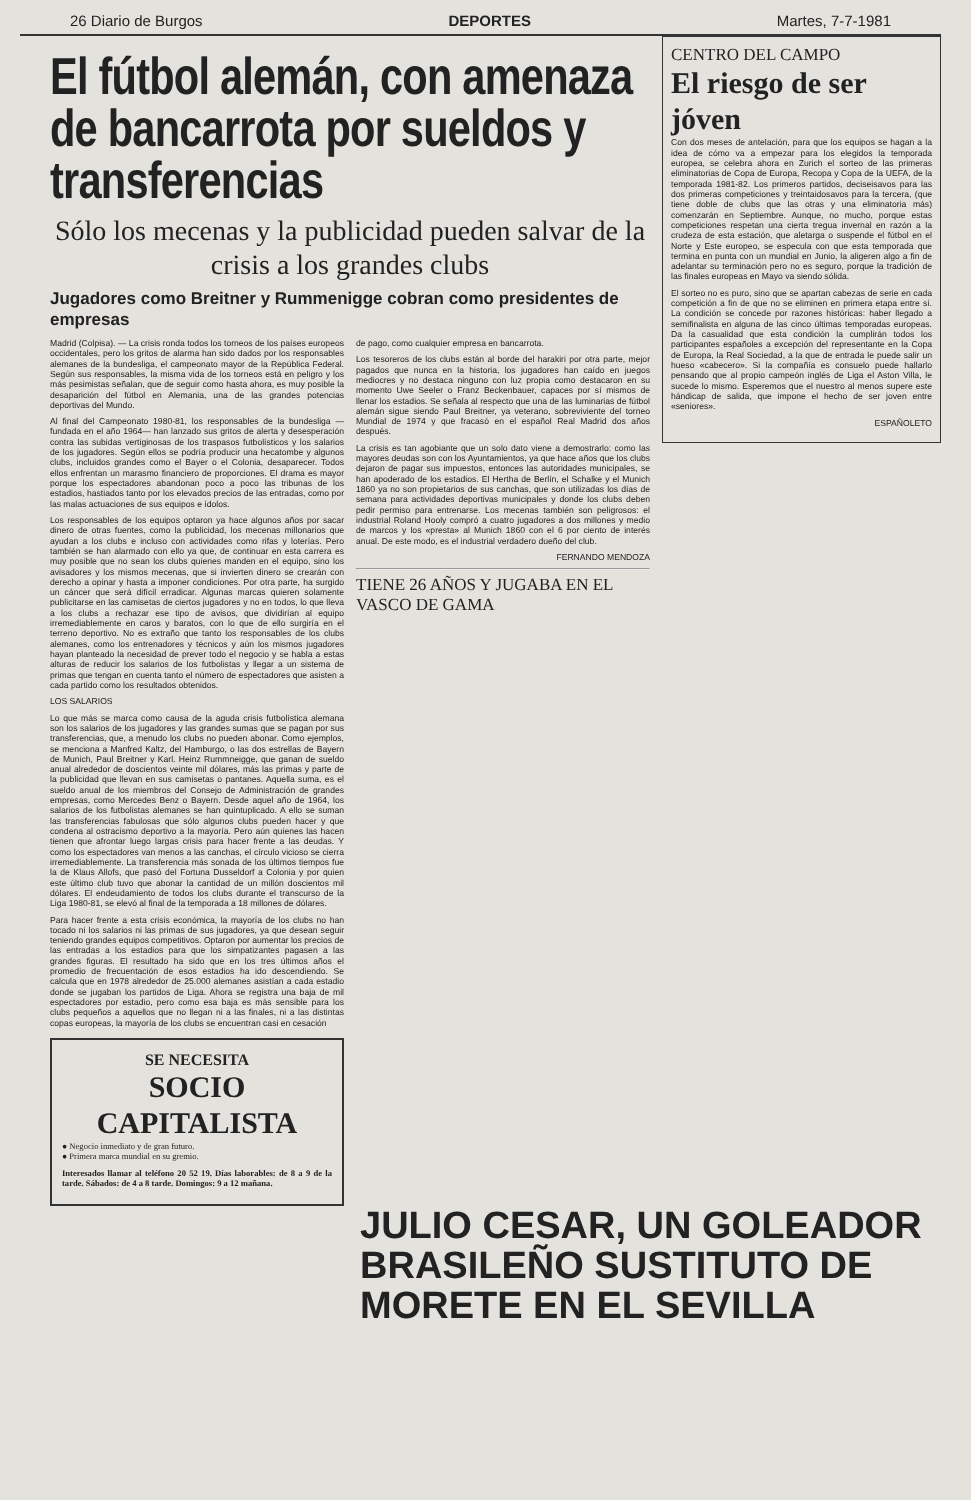26 Diario de Burgos DEPORTES Martes, 7-7-1981
El fútbol alemán, con amenaza de bancarrota por sueldos y transferencias
Sólo los mecenas y la publicidad pueden salvar de la crisis a los grandes clubs
Jugadores como Breitner y Rummenigge cobran como presidentes de empresas
Madrid (Colpisa). — La crisis ronda todos los torneos de los países europeos occidentales, pero los gritos de alarma han sido dados por los responsables alemanes de la bundesliga, el campeonato mayor de la República Federal. Según sus responsables, la misma vida de los torneos está en peligro y los más pesimistas señalan, que de seguir como hasta ahora, es muy posible la desaparición del fútbol en Alemania, una de las grandes potencias deportivas del Mundo.
Al final del Campeonato 1980-81, los responsables de la bundesliga —fundada en el año 1964— han lanzado sus gritos de alerta y desesperación contra las subidas vertiginosas de los traspasos futbolísticos y los salarios de los jugadores. Según ellos se podría producir una hecatombe y algunos clubs, incluidos grandes como el Bayer o el Colonia, desaparecer. Todos ellos enfrentan un marasmo financiero de proporciones. El drama es mayor porque los espectadores abandonan poco a poco las tribunas de los estadios, hastiados tanto por los elevados precios de las entradas, como por las malas actuaciones de sus equipos e ídolos.
Los responsables de los equipos optaron ya hace algunos años por sacar dinero de otras fuentes, como la publicidad, los mecenas millonarios que ayudan a los clubs e incluso con actividades como rifas y loterías. Pero también se han alarmado con ello ya que, de continuar en esta carrera es muy posible que no sean los clubs quienes manden en el equipo, sino los avisadores y los mismos mecenas, que si invierten dinero se crearán con derecho a opinar y hasta a imponer condiciones. Por otra parte, ha surgido un cáncer que será difícil erradicar. Algunas marcas quieren solamente publicitarse en las camisetas de ciertos jugadores y no en todos, lo que lleva a los clubs a rechazar ese tipo de avisos, que dividirían al equipo irremediablemente en caros y baratos, con lo que de ello surgiría en el terreno deportivo. No es extraño que tanto los responsables de los clubs alemanes, como los entrenadores y técnicos y aún los mismos jugadores hayan planteado la necesidad de prever todo el negocio y se habla a estas alturas de reducir los salarios de los futbolistas y llegar a un sistema de primas que tengan en cuenta tanto el número de espectadores que asisten a cada partido como los resultados obtenidos.
LOS SALARIOS
Lo que más se marca como causa de la aguda crisis futbolística alemana son los salarios de los jugadores y las grandes sumas que se pagan por sus transferencias, que, a menudo los clubs no pueden abonar. Como ejemplos, se menciona a Manfred Kaltz, del Hamburgo, o las dos estrellas de Bayern de Munich, Paul Breitner y Karl. Heinz Rummneigge, que ganan de sueldo anual alrededor de doscientos veinte mil dólares, más las primas y parte de la publicidad que llevan en sus camisetas o pantanes. Aquella suma, es el sueldo anual de los miembros del Consejo de Administración de grandes empresas, como Mercedes Benz o Bayern. Desde aquel año de 1964, los salarios de los futbolistas alemanes se han quintuplicado. A ello se suman las transferencias fabulosas que sólo algunos clubs pueden hacer y que condena al ostracismo deportivo a la mayoría. Pero aún quienes las hacen tienen que afrontar luego largas crisis para hacer frente a las deudas. Y como los espectadores van menos a las canchas, el círculo vicioso se cierra irremediablemente. La transferencia más sonada de los últimos tiempos fue la de Klaus Allofs, que pasó del Fortuna Dusseldorf a Colonia y por quien este último club tuvo que abonar la cantidad de un millón doscientos mil dólares. El endeudamiento de todos los clubs durante el transcurso de la Liga 1980-81, se elevó al final de la temporada a 18 millones de dólares.
Para hacer frente a esta crisis económica, la mayoría de los clubs no han tocado ni los salarios ni las primas de sus jugadores, ya que desean seguir teniendo grandes equipos competitivos. Optaron por aumentar los precios de las entradas a los estadios para que los simpatizantes pagasen a las grandes figuras. El resultado ha sido que en los tres últimos años el promedio de frecuentación de esos estadios ha ido descendiendo. Se calcula que en 1978 alrededor de 25.000 alemanes asistían a cada estadio donde se jugaban los partidos de Liga. Ahora se registra una baja de mil espectadores por estadio, pero como esa baja es más sensible para los clubs pequeños a aquellos que no llegan ni a las finales, ni a las distintas copas europeas, la mayoría de los clubs se encuentran casi en cesación
SE NECESITA
SOCIO CAPITALISTA
● Negocio inmediato y de gran futuro.
● Primera marca mundial en su gremio.
Interesados llamar al teléfono 20 52 19. Días laborables: de 8 a 9 de la tarde. Sábados: de 4 a 8 tarde. Domingos: 9 a 12 mañana.
de pago, como cualquier empresa en bancarrota.
Los tesoreros de los clubs están al borde del harakiri por otra parte, mejor pagados que nunca en la historia, los jugadores han caído en juegos mediocres y no destaca ninguno con luz propia como destacaron en su momento Uwe Seeler o Franz Beckenbauer, capaces por sí mismos de llenar los estadios. Se señala al respecto que una de las luminarias de fútbol alemán sigue siendo Paul Breitner, ya veterano, sobreviviente del torneo Mundial de 1974 y que fracasó en el español Real Madrid dos años después.
La crisis es tan agobiante que un solo dato viene a demostrarlo: como las mayores deudas son con los Ayuntamientos, ya que hace años que los clubs dejaron de pagar sus impuestos, entonces las autoridades municipales, se han apoderado de los estadios. El Hertha de Berlín, el Schalke y el Munich 1860 ya no son propietarios de sus canchas, que son utilizadas los días de semana para actividades deportivas municipales y donde los clubs deben pedir permiso para entrenarse. Los mecenas también son peligrosos: el industrial Roland Hooly compró a cuatro jugadores a dos millones y medio de marcos y los «presta» al Munich 1860 con el 6 por ciento de interés anual. De este modo, es el industrial verdadero dueño del club.
FERNANDO MENDOZA
TIENE 26 AÑOS Y JUGABA EN EL VASCO DE GAMA
CENTRO DEL CAMPO
El riesgo de ser jóven
Con dos meses de antelación, para que los equipos se hagan a la idea de cómo va a empezar para los elegidos la temporada europea, se celebra ahora en Zurich el sorteo de las primeras eliminatorias de Copa de Europa, Recopa y Copa de la UEFA, de la temporada 1981-82. Los primeros partidos, deciseisavos para las dos primeras competiciones y treintaidosavos para la tercera, (que tiene doble de clubs que las otras y una eliminatoria más) comenzarán en Septiembre. Aunque, no mucho, porque estas competiciones respetan una cierta tregua invernal en razón a la crudeza de esta estación, que aletarga o suspende el fútbol en el Norte y Este europeo, se especula con que esta temporada que termina en punta con un mundial en Junio, la aligeren algo a fin de adelantar su terminación pero no es seguro, porque la tradición de las finales europeas en Mayo va siendo sólida.
El sorteo no es puro, sino que se apartan cabezas de serie en cada competición a fin de que no se eliminen en primera etapa entre sí. La condición se concede por razones históricas: haber llegado a semifinalista en alguna de las cinco últimas temporadas europeas. Da la casualidad que esta condición la cumplirán todos los participantes españoles a excepción del representante en la Copa de Europa, la Real Sociedad, a la que de entrada le puede salir un hueso «cabecero». Si la compañía es consuelo puede hallarlo pensando que al propio campeón inglés de Liga el Aston Villa, le sucede lo mismo. Esperemos que el nuestro al menos supere este hándicap de salida, que impone el hecho de ser joven entre «seniores».
ESPAÑOLETO
JULIO CESAR, UN GOLEADOR BRASILEÑO SUSTITUTO DE MORETE EN EL SEVILLA